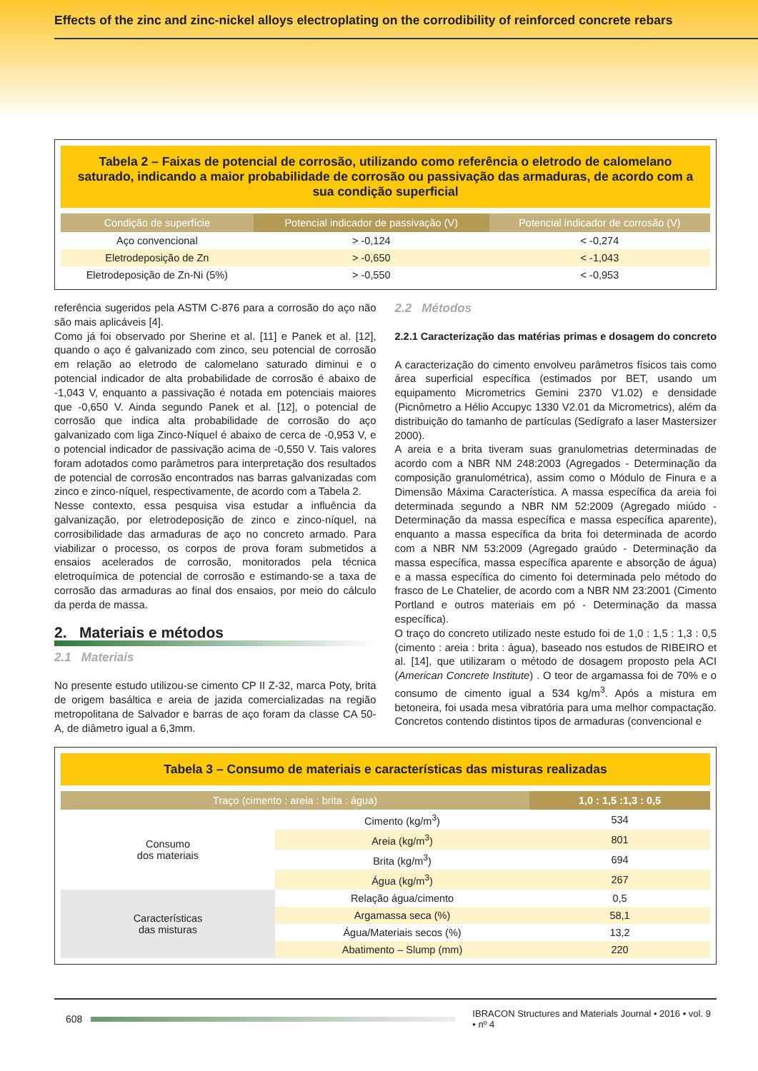Effects of the zinc and zinc-nickel alloys electroplating on the corrodibility of reinforced concrete rebars
Tabela 2 – Faixas de potencial de corrosão, utilizando como referência o eletrodo de calomelano saturado, indicando a maior probabilidade de corrosão ou passivação das armaduras, de acordo com a sua condição superficial
| Condição de superfície | Potencial indicador de passivação (V) | Potencial indicador de corrosão (V) |
| --- | --- | --- |
| Aço convencional | > -0,124 | < -0,274 |
| Eletrodeposição de Zn | > -0,650 | < -1,043 |
| Eletrodeposição de Zn-Ni (5%) | > -0,550 | < -0,953 |
referência sugeridos pela ASTM C-876 para a corrosão do aço não são mais aplicáveis [4].
Como já foi observado por Sherine et al. [11] e Panek et al. [12], quando o aço é galvanizado com zinco, seu potencial de corrosão em relação ao eletrodo de calomelano saturado diminui e o potencial indicador de alta probabilidade de corrosão é abaixo de -1,043 V, enquanto a passivação é notada em potenciais maiores que -0,650 V. Ainda segundo Panek et al. [12], o potencial de corrosão que indica alta probabilidade de corrosão do aço galvanizado com liga Zinco-Níquel é abaixo de cerca de -0,953 V, e o potencial indicador de passivação acima de -0,550 V. Tais valores foram adotados como parâmetros para interpretação dos resultados de potencial de corrosão encontrados nas barras galvanizadas com zinco e zinco-níquel, respectivamente, de acordo com a Tabela 2.
Nesse contexto, essa pesquisa visa estudar a influência da galvanização, por eletrodeposição de zinco e zinco-níquel, na corrosibilidade das armaduras de aço no concreto armado. Para viabilizar o processo, os corpos de prova foram submetidos a ensaios acelerados de corrosão, monitorados pela técnica eletroquímica de potencial de corrosão e estimando-se a taxa de corrosão das armaduras ao final dos ensaios, por meio do cálculo da perda de massa.
2. Materiais e métodos
2.1 Materiais
No presente estudo utilizou-se cimento CP II Z-32, marca Poty, brita de origem basáltica e areia de jazida comercializadas na região metropolitana de Salvador e barras de aço foram da classe CA 50-A, de diâmetro igual a 6,3mm.
2.2 Métodos
2.2.1 Caracterização das matérias primas e dosagem do concreto
A caracterização do cimento envolveu parâmetros físicos tais como área superficial específica (estimados por BET, usando um equipamento Micrometrics Gemini 2370 V1.02) e densidade (Picnômetro a Hélio Accupyc 1330 V2.01 da Micrometrics), além da distribuição do tamanho de partículas (Sedígrafo a laser Mastersizer 2000).
A areia e a brita tiveram suas granulometrias determinadas de acordo com a NBR NM 248:2003 (Agregados - Determinação da composição granulométrica), assim como o Módulo de Finura e a Dimensão Máxima Característica. A massa específica da areia foi determinada segundo a NBR NM 52:2009 (Agregado miúdo - Determinação da massa específica e massa específica aparente), enquanto a massa específica da brita foi determinada de acordo com a NBR NM 53:2009 (Agregado graúdo - Determinação da massa específica, massa específica aparente e absorção de água) e a massa específica do cimento foi determinada pelo método do frasco de Le Chatelier, de acordo com a NBR NM 23:2001 (Cimento Portland e outros materiais em pó - Determinação da massa específica).
O traço do concreto utilizado neste estudo foi de 1,0 : 1,5 : 1,3 : 0,5 (cimento : areia : brita : água), baseado nos estudos de RIBEIRO et al. [14], que utilizaram o método de dosagem proposto pela ACI (American Concrete Institute) . O teor de argamassa foi de 70% e o consumo de cimento igual a 534 kg/m<sup>3</sup>. Após a mistura em betoneira, foi usada mesa vibratória para uma melhor compactação. Concretos contendo distintos tipos de armaduras (convencional e
Tabela 3 – Consumo de materiais e características das misturas realizadas
| Traço (cimento : areia : brita : água) | | 1,0 : 1,5 :1,3 : 0,5 |
| --- | --- | --- |
| Consumo dos materiais | Cimento (kg/m<sup>3</sup>) | 534 |
| | Areia (kg/m<sup>3</sup>) | 801 |
| | Brita (kg/m<sup>3</sup>) | 694 |
| | Água (kg/m<sup>3</sup>) | 267 |
| Características das misturas | Relação água/cimento | 0,5 |
| | Argamassa seca (%) | 58,1 |
| | Água/Materiais secos (%) | 13,2 |
| | Abatimento – Slump (mm) | 220 |
608
IBRACON Structures and Materials Journal • 2016 • vol. 9 • nº 4